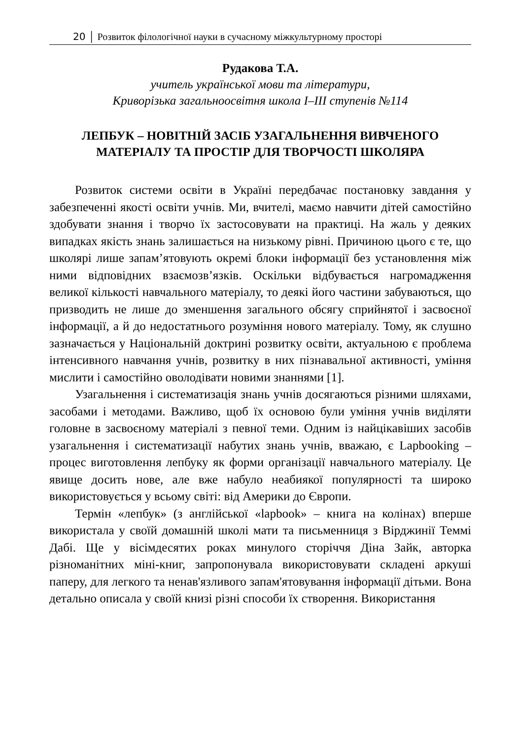20 │ Розвиток філологічної науки в сучасному міжкультурному просторі
Рудакова Т.А.
учитель української мови та літератури,
Криворізька загальноосвітня школа І–ІІІ ступенів №114
ЛЕПБУК – НОВІТНІЙ ЗАСІБ УЗАГАЛЬНЕННЯ ВИВЧЕНОГО МАТЕРІАЛУ ТА ПРОСТІР ДЛЯ ТВОРЧОСТІ ШКОЛЯРА
Розвиток системи освіти в Україні передбачає постановку завдання у забезпеченні якості освіти учнів. Ми, вчителі, маємо навчити дітей самостійно здобувати знання і творчо їх застосовувати на практиці. На жаль у деяких випадках якість знань залишається на низькому рівні. Причиною цього є те, що школярі лише запам’ятовують окремі блоки інформації без установлення між ними відповідних взаємозв’язків. Оскільки відбувається нагромадження великої кількості навчального матеріалу, то деякі його частини забуваються, що призводить не лише до зменшення загального обсягу сприйнятої і засвоєної інформації, а й до недостатнього розуміння нового матеріалу. Тому, як слушно зазначається у Національній доктрині розвитку освіти, актуальною є проблема інтенсивного навчання учнів, розвитку в них пізнавальної активності, уміння мислити і самостійно оволодівати новими знаннями [1].
Узагальнення і систематизація знань учнів досягаються різними шляхами, засобами і методами. Важливо, щоб їх основою були уміння учнів виділяти головне в засвоєному матеріалі з певної теми. Одним із найцікавіших засобів узагальнення і систематизації набутих знань учнів, вважаю, є Lapbooking – процес виготовлення лепбуку як форми організації навчального матеріалу. Це явище досить нове, але вже набуло неабиякої популярності та широко використовується у всьому світі: від Америки до Європи.
Термін «лепбук» (з англійської «lapbook» – книга на колінах) вперше використала у своїй домашній школі мати та письменниця з Вірджинії Теммі Дабі. Ще у вісімдесятих роках минулого сторіччя Діна Зайк, авторка різноманітних міні-книг, запропонувала використовувати складені аркуші паперу, для легкого та ненав'язливого запам'ятовування інформації дітьми. Вона детально описала у своїй книзі різні способи їх створення. Використання